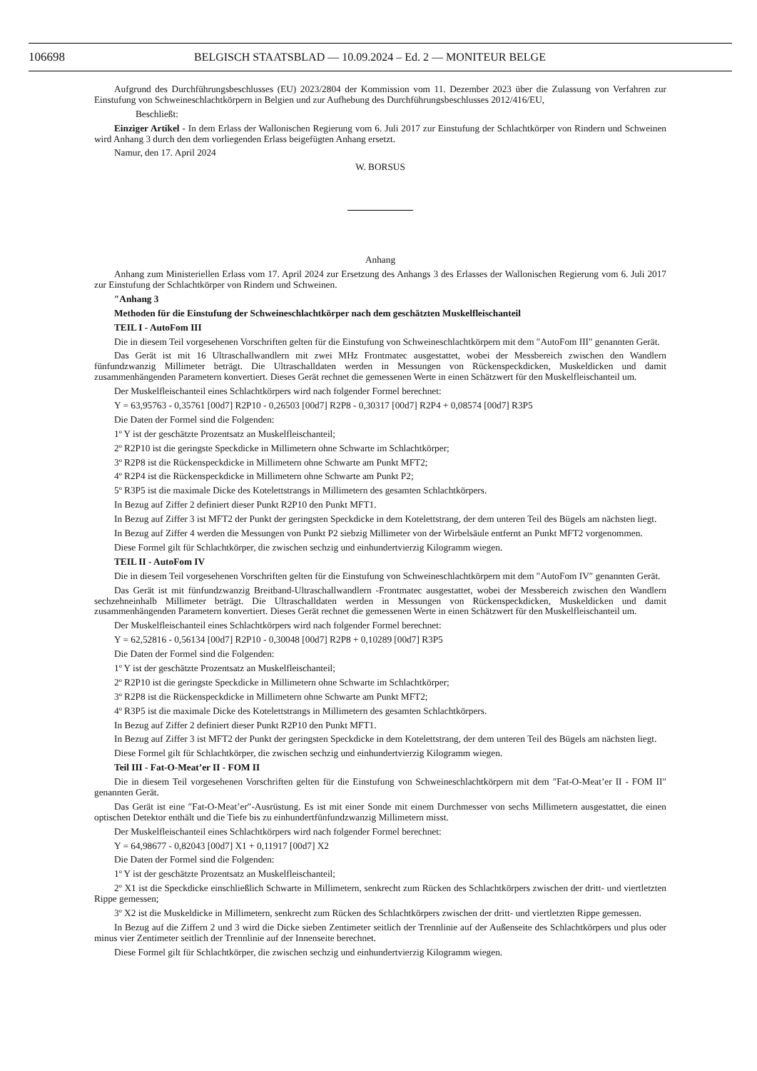106698 BELGISCH STAATSBLAD — 10.09.2024 – Ed. 2 — MONITEUR BELGE
Aufgrund des Durchführungsbeschlusses (EU) 2023/2804 der Kommission vom 11. Dezember 2023 über die Zulassung von Verfahren zur Einstufung von Schweineschlachtkörpern in Belgien und zur Aufhebung des Durchführungsbeschlusses 2012/416/EU,
Beschließt:
Einziger Artikel - In dem Erlass der Wallonischen Regierung vom 6. Juli 2017 zur Einstufung der Schlachtkörper von Rindern und Schweinen wird Anhang 3 durch den dem vorliegenden Erlass beigefügten Anhang ersetzt.
Namur, den 17. April 2024
W. BORSUS
Anhang
Anhang zum Ministeriellen Erlass vom 17. April 2024 zur Ersetzung des Anhangs 3 des Erlasses der Wallonischen Regierung vom 6. Juli 2017 zur Einstufung der Schlachtkörper von Rindern und Schweinen.
″Anhang 3
Methoden für die Einstufung der Schweineschlachtkörper nach dem geschätzten Muskelfleischanteil
TEIL I - AutoFom III
Die in diesem Teil vorgesehenen Vorschriften gelten für die Einstufung von Schweineschlachtkörpern mit dem ″AutoFom III″ genannten Gerät.
Das Gerät ist mit 16 Ultraschallwandlern mit zwei MHz Frontmatec ausgestattet, wobei der Messbereich zwischen den Wandlern fünfundzwanzig Millimeter beträgt. Die Ultraschalldaten werden in Messungen von Rückenspeckdicken, Muskeldicken und damit zusammenhängenden Parametern konvertiert. Dieses Gerät rechnet die gemessenen Werte in einen Schätzwert für den Muskelfleischanteil um.
Der Muskelfleischanteil eines Schlachtkörpers wird nach folgender Formel berechnet:
Y = 63,95763 - 0,35761 [00d7] R2P10 - 0,26503 [00d7] R2P8 - 0,30317 [00d7] R2P4 + 0,08574 [00d7] R3P5
Die Daten der Formel sind die Folgenden:
1º Y ist der geschätzte Prozentsatz an Muskelfleischanteil;
2º R2P10 ist die geringste Speckdicke in Millimetern ohne Schwarte im Schlachtkörper;
3º R2P8 ist die Rückenspeckdicke in Millimetern ohne Schwarte am Punkt MFT2;
4º R2P4 ist die Rückenspeckdicke in Millimetern ohne Schwarte am Punkt P2;
5º R3P5 ist die maximale Dicke des Kotelettstrangs in Millimetern des gesamten Schlachtkörpers.
In Bezug auf Ziffer 2 definiert dieser Punkt R2P10 den Punkt MFT1.
In Bezug auf Ziffer 3 ist MFT2 der Punkt der geringsten Speckdicke in dem Kotelettstrang, der dem unteren Teil des Bügels am nächsten liegt.
In Bezug auf Ziffer 4 werden die Messungen von Punkt P2 siebzig Millimeter von der Wirbelsäule entfernt an Punkt MFT2 vorgenommen.
Diese Formel gilt für Schlachtkörper, die zwischen sechzig und einhundertvierzig Kilogramm wiegen.
TEIL II - AutoFom IV
Die in diesem Teil vorgesehenen Vorschriften gelten für die Einstufung von Schweineschlachtkörpern mit dem ″AutoFom IV″ genannten Gerät.
Das Gerät ist mit fünfundzwanzig Breitband-Ultraschallwandlern -Frontmatec ausgestattet, wobei der Messbereich zwischen den Wandlern sechzehneinhalb Millimeter beträgt. Die Ultraschalldaten werden in Messungen von Rückenspeckdicken, Muskeldicken und damit zusammenhängenden Parametern konvertiert. Dieses Gerät rechnet die gemessenen Werte in einen Schätzwert für den Muskelfleischanteil um.
Der Muskelfleischanteil eines Schlachtkörpers wird nach folgender Formel berechnet:
Y = 62,52816 - 0,56134 [00d7] R2P10 - 0,30048 [00d7] R2P8 + 0,10289 [00d7] R3P5
Die Daten der Formel sind die Folgenden:
1º Y ist der geschätzte Prozentsatz an Muskelfleischanteil;
2º R2P10 ist die geringste Speckdicke in Millimetern ohne Schwarte im Schlachtkörper;
3º R2P8 ist die Rückenspeckdicke in Millimetern ohne Schwarte am Punkt MFT2;
4º R3P5 ist die maximale Dicke des Kotelettstrangs in Millimetern des gesamten Schlachtkörpers.
In Bezug auf Ziffer 2 definiert dieser Punkt R2P10 den Punkt MFT1.
In Bezug auf Ziffer 3 ist MFT2 der Punkt der geringsten Speckdicke in dem Kotelettstrang, der dem unteren Teil des Bügels am nächsten liegt.
Diese Formel gilt für Schlachtkörper, die zwischen sechzig und einhundertvierzig Kilogramm wiegen.
Teil III - Fat-O-Meat’er II - FOM II
Die in diesem Teil vorgesehenen Vorschriften gelten für die Einstufung von Schweineschlachtkörpern mit dem ″Fat-O-Meat’er II - FOM II″ genannten Gerät.
Das Gerät ist eine ″Fat-O-Meat’er″-Ausrüstung. Es ist mit einer Sonde mit einem Durchmesser von sechs Millimetern ausgestattet, die einen optischen Detektor enthält und die Tiefe bis zu einhundertfünfundzwanzig Millimetern misst.
Der Muskelfleischanteil eines Schlachtkörpers wird nach folgender Formel berechnet:
Y = 64,98677 - 0,82043 [00d7] X1 + 0,11917 [00d7] X2
Die Daten der Formel sind die Folgenden:
1º Y ist der geschätzte Prozentsatz an Muskelfleischanteil;
2º X1 ist die Speckdicke einschließlich Schwarte in Millimetern, senkrecht zum Rücken des Schlachtkörpers zwischen der dritt- und viertletzten Rippe gemessen;
3º X2 ist die Muskeldicke in Millimetern, senkrecht zum Rücken des Schlachtkörpers zwischen der dritt- und viertletzten Rippe gemessen.
In Bezug auf die Ziffern 2 und 3 wird die Dicke sieben Zentimeter seitlich der Trennlinie auf der Außenseite des Schlachtkörpers und plus oder minus vier Zentimeter seitlich der Trennlinie auf der Innenseite berechnet.
Diese Formel gilt für Schlachtkörper, die zwischen sechzig und einhundertvierzig Kilogramm wiegen.